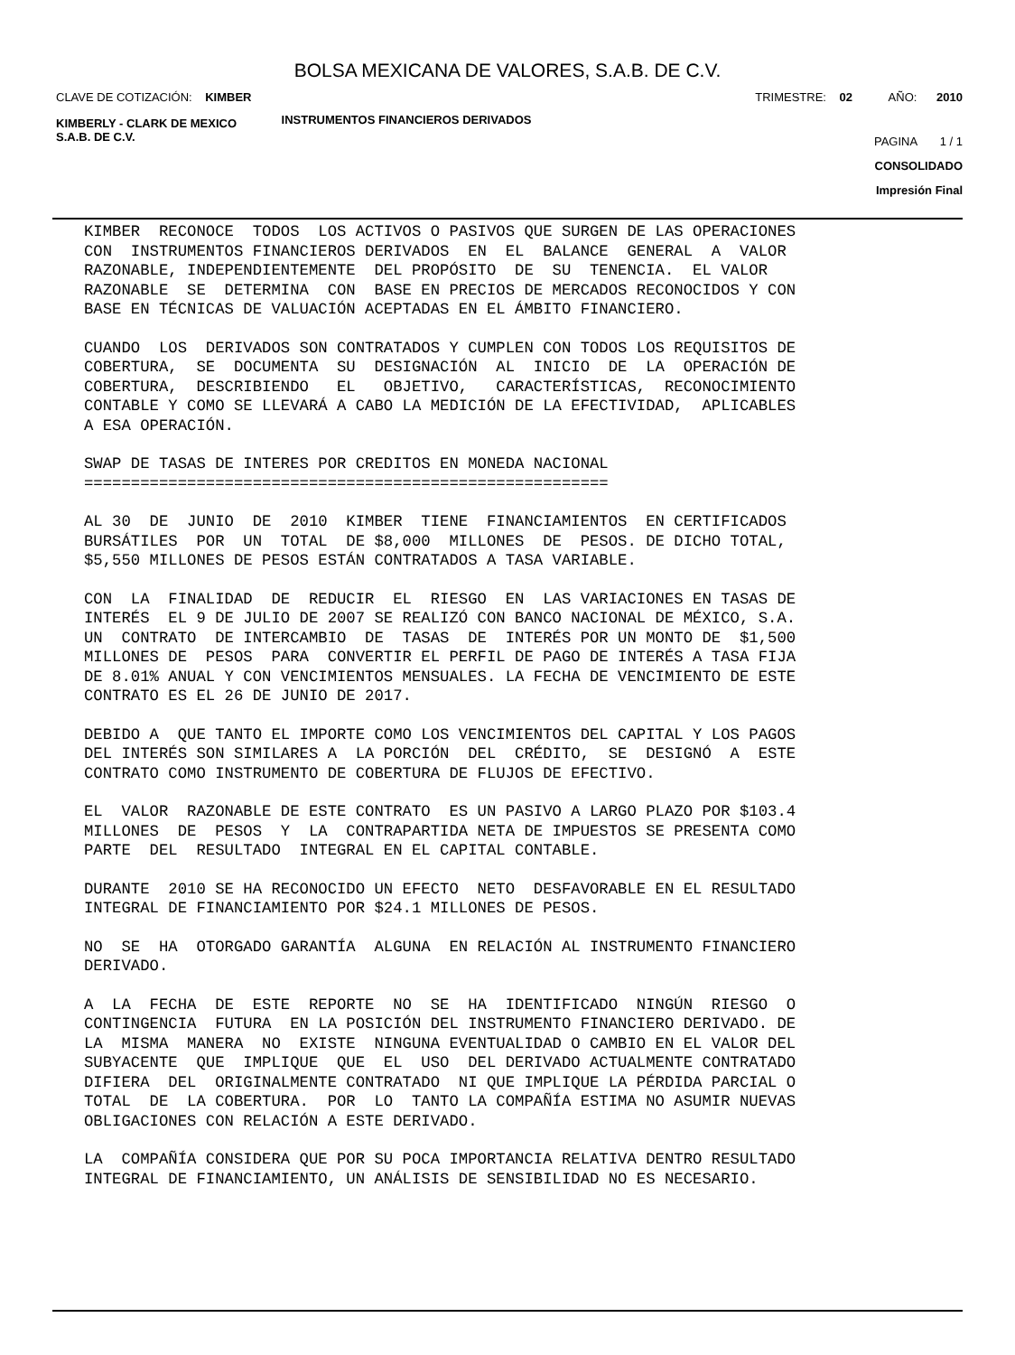BOLSA MEXICANA DE VALORES, S.A.B. DE C.V.
CLAVE DE COTIZACIÓN: KIMBER TRIMESTRE: 02 AÑO: 2010
KIMBERLY - CLARK DE MEXICO
S.A.B. DE C.V.
INSTRUMENTOS FINANCIEROS DERIVADOS
PAGINA 1 / 1
CONSOLIDADO
Impresión Final
KIMBER RECONOCE TODOS LOS ACTIVOS O PASIVOS QUE SURGEN DE LAS OPERACIONES CON INSTRUMENTOS FINANCIEROS DERIVADOS EN EL BALANCE GENERAL A VALOR RAZONABLE, INDEPENDIENTEMENTE DEL PROPÓSITO DE SU TENENCIA. EL VALOR RAZONABLE SE DETERMINA CON BASE EN PRECIOS DE MERCADOS RECONOCIDOS Y CON BASE EN TÉCNICAS DE VALUACIÓN ACEPTADAS EN EL ÁMBITO FINANCIERO.
CUANDO LOS DERIVADOS SON CONTRATADOS Y CUMPLEN CON TODOS LOS REQUISITOS DE COBERTURA, SE DOCUMENTA SU DESIGNACIÓN AL INICIO DE LA OPERACIÓN DE COBERTURA, DESCRIBIENDO EL OBJETIVO, CARACTERÍSTICAS, RECONOCIMIENTO CONTABLE Y COMO SE LLEVARÁ A CABO LA MEDICIÓN DE LA EFECTIVIDAD, APLICABLES A ESA OPERACIÓN.
SWAP DE TASAS DE INTERES POR CREDITOS EN MONEDA NACIONAL ========================================================
AL 30 DE JUNIO DE 2010 KIMBER TIENE FINANCIAMIENTOS EN CERTIFICADOS BURSÁTILES POR UN TOTAL DE $8,000 MILLONES DE PESOS. DE DICHO TOTAL, $5,550 MILLONES DE PESOS ESTÁN CONTRATADOS A TASA VARIABLE.
CON LA FINALIDAD DE REDUCIR EL RIESGO EN LAS VARIACIONES EN TASAS DE INTERÉS EL 9 DE JULIO DE 2007 SE REALIZÓ CON BANCO NACIONAL DE MÉXICO, S.A. UN CONTRATO DE INTERCAMBIO DE TASAS DE INTERÉS POR UN MONTO DE $1,500 MILLONES DE PESOS PARA CONVERTIR EL PERFIL DE PAGO DE INTERÉS A TASA FIJA DE 8.01% ANUAL Y CON VENCIMIENTOS MENSUALES. LA FECHA DE VENCIMIENTO DE ESTE CONTRATO ES EL 26 DE JUNIO DE 2017.
DEBIDO A QUE TANTO EL IMPORTE COMO LOS VENCIMIENTOS DEL CAPITAL Y LOS PAGOS DEL INTERÉS SON SIMILARES A LA PORCIÓN DEL CRÉDITO, SE DESIGNÓ A ESTE CONTRATO COMO INSTRUMENTO DE COBERTURA DE FLUJOS DE EFECTIVO.
EL VALOR RAZONABLE DE ESTE CONTRATO ES UN PASIVO A LARGO PLAZO POR $103.4 MILLONES DE PESOS Y LA CONTRAPARTIDA NETA DE IMPUESTOS SE PRESENTA COMO PARTE DEL RESULTADO INTEGRAL EN EL CAPITAL CONTABLE.
DURANTE 2010 SE HA RECONOCIDO UN EFECTO NETO DESFAVORABLE EN EL RESULTADO INTEGRAL DE FINANCIAMIENTO POR $24.1 MILLONES DE PESOS.
NO SE HA OTORGADO GARANTÍA ALGUNA EN RELACIÓN AL INSTRUMENTO FINANCIERO DERIVADO.
A LA FECHA DE ESTE REPORTE NO SE HA IDENTIFICADO NINGÚN RIESGO O CONTINGENCIA FUTURA EN LA POSICIÓN DEL INSTRUMENTO FINANCIERO DERIVADO. DE LA MISMA MANERA NO EXISTE NINGUNA EVENTUALIDAD O CAMBIO EN EL VALOR DEL SUBYACENTE QUE IMPLIQUE QUE EL USO DEL DERIVADO ACTUALMENTE CONTRATADO DIFIERA DEL ORIGINALMENTE CONTRATADO NI QUE IMPLIQUE LA PÉRDIDA PARCIAL O TOTAL DE LA COBERTURA. POR LO TANTO LA COMPAÑÍA ESTIMA NO ASUMIR NUEVAS OBLIGACIONES CON RELACIÓN A ESTE DERIVADO.
LA COMPAÑÍA CONSIDERA QUE POR SU POCA IMPORTANCIA RELATIVA DENTRO RESULTADO INTEGRAL DE FINANCIAMIENTO, UN ANÁLISIS DE SENSIBILIDAD NO ES NECESARIO.